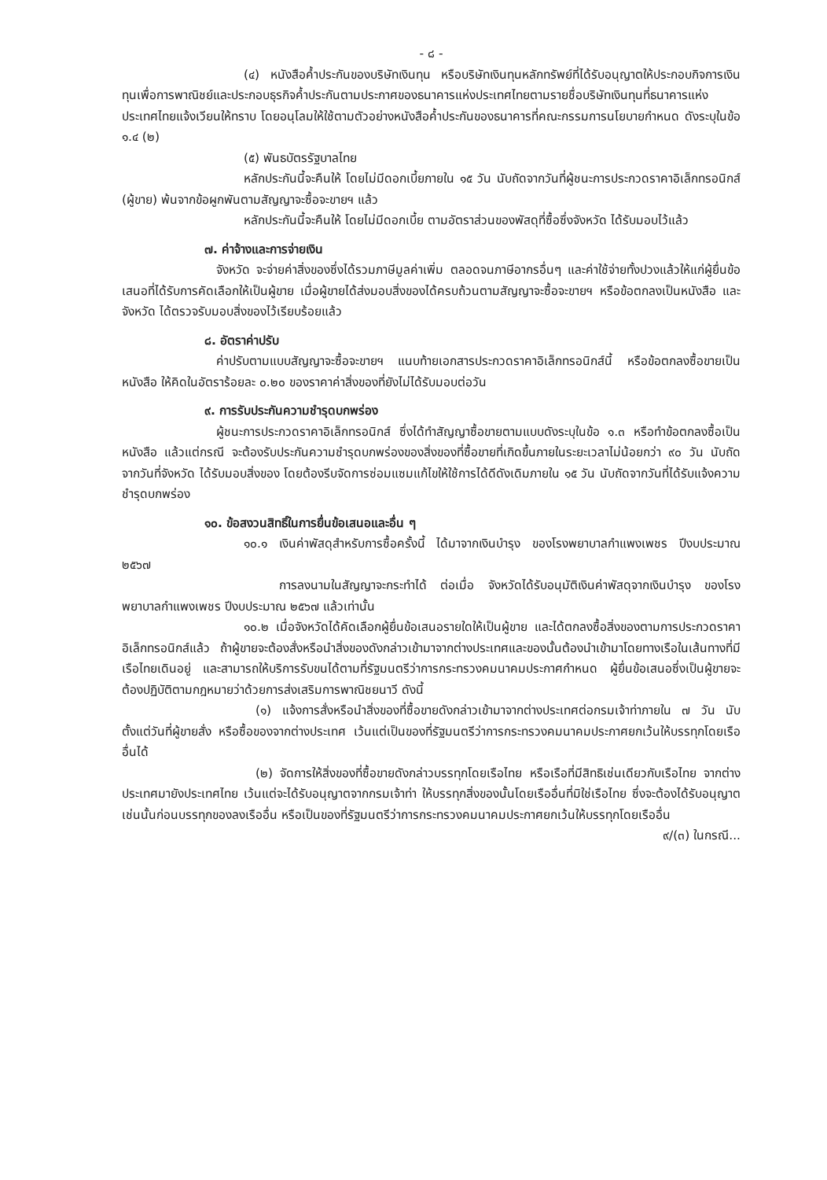- ๘ -
(๔) หนังสือค้ำประกันของบริษัทเงินทุน หรือบริษัทเงินทุนหลักทรัพย์ที่ได้รับอนุญาตให้ประกอบกิจการเงินทุนเพื่อการพาณิชย์และประกอบธุรกิจค้ำประกันตามประกาศของธนาคารแห่งประเทศไทยตามรายชื่อบริษัทเงินทุนที่ธนาคารแห่งประเทศไทยแจ้งเวียนให้ทราบ โดยอนุโลมให้ใช้ตามตัวอย่างหนังสือค้ำประกันของธนาคารที่คณะกรรมการนโยบายกำหนด ดังระบุในข้อ ๑.๔ (๒)
(๕) พันธบัตรรัฐบาลไทย
หลักประกันนี้จะคืนให้ โดยไม่มีดอกเบี้ยภายใน ๑๕ วัน นับถัดจากวันที่ผู้ชนะการประกวดราคาอิเล็กทรอนิกส์ (ผู้ขาย) พ้นจากข้อผูกพันตามสัญญาจะซื้อจะขายฯ แล้ว
หลักประกันนี้จะคืนให้ โดยไม่มีดอกเบี้ย ตามอัตราส่วนของพัสดุที่ซื้อซึ่งจังหวัด ได้รับมอบไว้แล้ว
๗. ค่าจ้างและการจ่ายเงิน
จังหวัด จะจ่ายค่าสิ่งของซึ่งได้รวมภาษีมูลค่าเพิ่ม ตลอดจนภาษีอากรอื่นๆ และค่าใช้จ่ายทั้งปวงแล้วให้แก่ผู้ยื่นข้อเสนอที่ได้รับการคัดเลือกให้เป็นผู้ขาย เมื่อผู้ขายได้ส่งมอบสิ่งของได้ครบถ้วนตามสัญญาจะซื้อจะขายฯ หรือข้อตกลงเป็นหนังสือ และจังหวัด ได้ตรวจรับมอบสิ่งของไว้เรียบร้อยแล้ว
๘. อัตราค่าปรับ
ค่าปรับตามแบบสัญญาจะซื้อจะขายฯ แนบท้ายเอกสารประกวดราคาอิเล็กทรอนิกส์นี้ หรือข้อตกลงซื้อขายเป็นหนังสือ ให้คิดในอัตราร้อยละ ๐.๒๐ ของราคาค่าสิ่งของที่ยังไม่ได้รับมอบต่อวัน
๙. การรับประกันความชำรุดบกพร่อง
ผู้ชนะการประกวดราคาอิเล็กทรอนิกส์ ซึ่งได้ทำสัญญาซื้อขายตามแบบดังระบุในข้อ ๑.๓ หรือทำข้อตกลงซื้อเป็นหนังสือ แล้วแต่กรณี จะต้องรับประกันความชำรุดบกพร่องของสิ่งของที่ซื้อขายที่เกิดขึ้นภายในระยะเวลาไม่น้อยกว่า ๙๐ วัน นับถัดจากวันที่จังหวัด ได้รับมอบสิ่งของ โดยต้องรีบจัดการซ่อมแซมแก้ไขให้ใช้การได้ดีดังเดิมภายใน ๑๕ วัน นับถัดจากวันที่ได้รับแจ้งความชำรุดบกพร่อง
๑๐. ข้อสงวนสิทธิ์ในการยื่นข้อเสนอและอื่น ๆ
๑๐.๑ เงินค่าพัสดุสำหรับการซื้อครั้งนี้ ได้มาจากเงินบำรุง ของโรงพยาบาลกำแพงเพชร ปีงบประมาณ ๒๕๖๗
การลงนามในสัญญาจะกระทำได้ ต่อเมื่อ จังหวัดได้รับอนุมัติเงินค่าพัสดุจากเงินบำรุง ของโรงพยาบาลกำแพงเพชร ปีงบประมาณ ๒๕๖๗ แล้วเท่านั้น
๑๐.๒ เมื่อจังหวัดได้คัดเลือกผู้ยื่นข้อเสนอรายใดให้เป็นผู้ขาย และได้ตกลงซื้อสิ่งของตามการประกวดราคาอิเล็กทรอนิกส์แล้ว ถ้าผู้ขายจะต้องสั่งหรือนำสิ่งของดังกล่าวเข้ามาจากต่างประเทศและของนั้นต้องนำเข้ามาโดยทางเรือในเส้นทางที่มีเรือไทยเดินอยู่ และสามารถให้บริการรับขนได้ตามที่รัฐมนตรีว่าการกระทรวงคมนาคมประกาศกำหนด ผู้ยื่นข้อเสนอซึ่งเป็นผู้ขายจะต้องปฏิบัติตามกฎหมายว่าด้วยการส่งเสริมการพาณิชยนาวี ดังนี้
(๑) แจ้งการสั่งหรือนำสิ่งของที่ซื้อขายดังกล่าวเข้ามาจากต่างประเทศต่อกรมเจ้าท่าภายใน ๗ วัน นับตั้งแต่วันที่ผู้ขายสั่ง หรือซื้อของจากต่างประเทศ เว้นแต่เป็นของที่รัฐมนตรีว่าการกระทรวงคมนาคมประกาศยกเว้นให้บรรทุกโดยเรืออื่นได้
(๒) จัดการให้สิ่งของที่ซื้อขายดังกล่าวบรรทุกโดยเรือไทย หรือเรือที่มีสิทธิเช่นเดียวกับเรือไทย จากต่างประเทศมายังประเทศไทย เว้นแต่จะได้รับอนุญาตจากกรมเจ้าท่า ให้บรรทุกสิ่งของนั้นโดยเรืออื่นที่มิใช่เรือไทย ซึ่งจะต้องได้รับอนุญาตเช่นนั้นก่อนบรรทุกของลงเรืออื่น หรือเป็นของที่รัฐมนตรีว่าการกระทรวงคมนาคมประกาศยกเว้นให้บรรทุกโดยเรืออื่น
๙/(๓) ในกรณี...